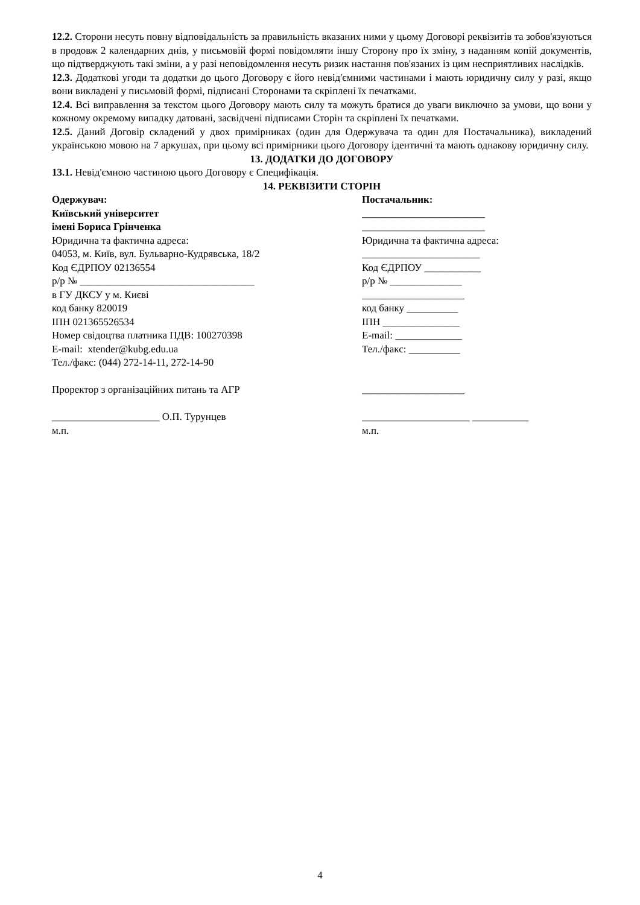12.2. Сторони несуть повну відповідальність за правильність вказаних ними у цьому Договорі реквізитів та зобов'язуються в продовж 2 календарних днів, у письмовій формі повідомляти іншу Сторону про їх зміну, з наданням копій документів, що підтверджують такі зміни, а у разі неповідомлення несуть ризик настання пов'язаних із цим несприятливих наслідків.
12.3. Додаткові угоди та додатки до цього Договору є його невід'ємними частинами і мають юридичну силу у разі, якщо вони викладені у письмовій формі, підписані Сторонами та скріплені їх печатками.
12.4. Всі виправлення за текстом цього Договору мають силу та можуть братися до уваги виключно за умови, що вони у кожному окремому випадку датовані, засвідчені підписами Сторін та скріплені їх печатками.
12.5. Даний Договір складений у двох примірниках (один для Одержувача та один для Постачальника), викладений українською мовою на 7 аркушах, при цьому всі примірники цього Договору ідентичні та мають однакову юридичну силу.
13. ДОДАТКИ ДО ДОГОВОРУ
13.1. Невід'ємною частиною цього Договору є Специфікація.
14. РЕКВІЗИТИ СТОРІН
Одержувач:
Київський університет
імені Бориса Грінченка
Юридична та фактична адреса:
04053, м. Київ, вул. Бульварно-Кудрявська, 18/2
Код ЄДРПОУ 02136554
р/р № __________________________________
в ГУ ДКСУ у м. Києві
код банку 820019
ІПН 021365526534
Номер свідоцтва платника ПДВ: 100270398
E-mail: xtender@kubg.edu.ua
Тел./факс: (044) 272-14-11, 272-14-90
Проректор з організаційних питань та АГР
_____________________ О.П. Турунцев
м.п.
Постачальник:
________________________
________________________
Юридична та фактична адреса:
_______________________
Код ЄДРПОУ ___________
р/р № ______________
____________________
код банку __________
ІПН _______________
E-mail: _____________
Тел./факс: __________
____________________
_____________________ ___________
м.п.
4